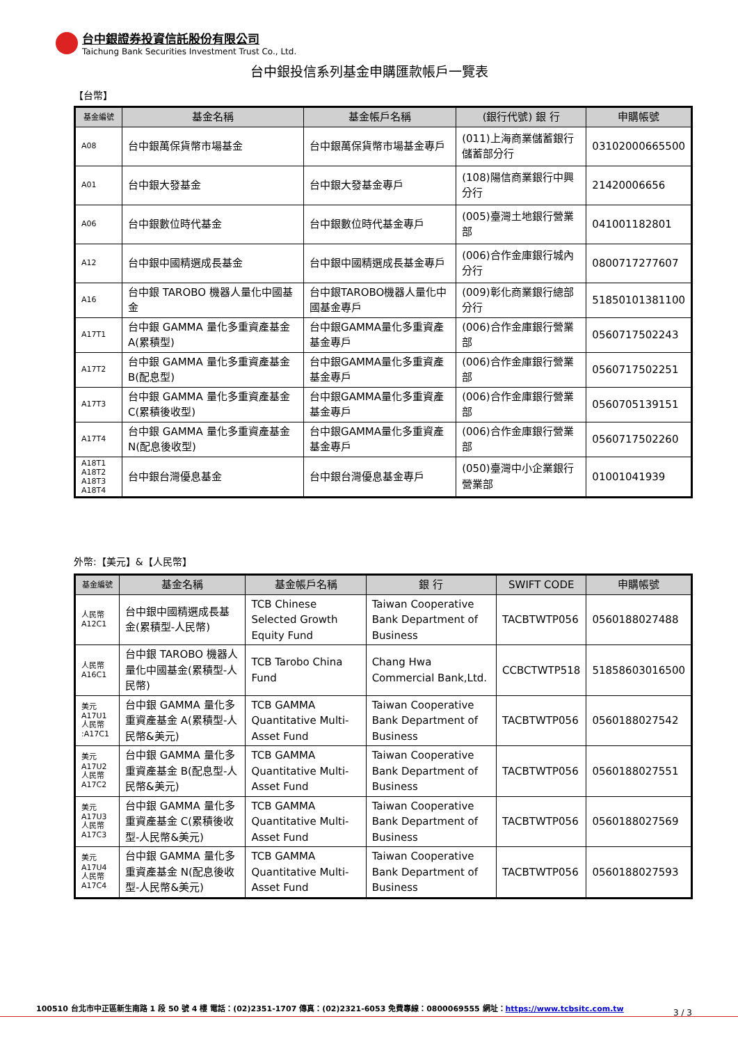台中銀證券投資信託股份有限公司
Taichung Bank Securities Investment Trust Co., Ltd.
台中銀投信系列基金申購匯款帳戶一覽表
【台幣】
| 基金編號 | 基金名稱 | 基金帳戶名稱 | (銀行代號) 銀 行 | 申購帳號 |
| --- | --- | --- | --- | --- |
| A08 | 台中銀萬保貨幣市場基金 | 台中銀萬保貨幣市場基金專戶 | (011)上海商業儲蓄銀行儲蓄部分行 | 03102000665500 |
| A01 | 台中銀大發基金 | 台中銀大發基金專戶 | (108)陽信商業銀行中興分行 | 21420006656 |
| A06 | 台中銀數位時代基金 | 台中銀數位時代基金專戶 | (005)臺灣土地銀行營業部 | 041001182801 |
| A12 | 台中銀中國精選成長基金 | 台中銀中國精選成長基金專戶 | (006)合作金庫銀行城內分行 | 0800717277607 |
| A16 | 台中銀 TAROBO 機器人量化中國基金 | 台中銀TAROBO機器人量化中國基金專戶 | (009)彰化商業銀行總部分行 | 51850101381100 |
| A17T1 | 台中銀 GAMMA 量化多重資產基金 A(累積型) | 台中銀GAMMA量化多重資產基金專戶 | (006)合作金庫銀行營業部 | 0560717502243 |
| A17T2 | 台中銀 GAMMA 量化多重資產基金 B(配息型) | 台中銀GAMMA量化多重資產基金專戶 | (006)合作金庫銀行營業部 | 0560717502251 |
| A17T3 | 台中銀 GAMMA 量化多重資產基金 C(累積後收型) | 台中銀GAMMA量化多重資產基金專戶 | (006)合作金庫銀行營業部 | 0560705139151 |
| A17T4 | 台中銀 GAMMA 量化多重資產基金 N(配息後收型) | 台中銀GAMMA量化多重資產基金專戶 | (006)合作金庫銀行營業部 | 0560717502260 |
| A18T1 A18T2 A18T3 A18T4 | 台中銀台灣優息基金 | 台中銀台灣優息基金專戶 | (050)臺灣中小企業銀行營業部 | 01001041939 |
外幣:【美元】&【人民幣】
| 基金編號 | 基金名稱 | 基金帳戶名稱 | 銀 行 | SWIFT CODE | 申購帳號 |
| --- | --- | --- | --- | --- | --- |
| 人民幣 A12C1 | 台中銀中國精選成長基金(累積型-人民幣) | TCB Chinese Selected Growth Equity Fund | Taiwan Cooperative Bank Department of Business | TACBTWTP056 | 0560188027488 |
| 人民幣 A16C1 | 台中銀 TAROBO 機器人量化中國基金(累積型-人民幣) | TCB Tarobo China Fund | Chang Hwa Commercial Bank,Ltd. | CCBCTWTP518 | 51858603016500 |
| 美元 A17U1 人民幣 :A17C1 | 台中銀 GAMMA 量化多重資產基金 A(累積型-人民幣&美元) | TCB GAMMA Quantitative Multi-Asset Fund | Taiwan Cooperative Bank Department of Business | TACBTWTP056 | 0560188027542 |
| 美元 A17U2 人民幣 A17C2 | 台中銀 GAMMA 量化多重資產基金 B(配息型-人民幣&美元) | TCB GAMMA Quantitative Multi-Asset Fund | Taiwan Cooperative Bank Department of Business | TACBTWTP056 | 0560188027551 |
| 美元 A17U3 人民幣 A17C3 | 台中銀 GAMMA 量化多重資產基金 C(累積後收型-人民幣&美元) | TCB GAMMA Quantitative Multi-Asset Fund | Taiwan Cooperative Bank Department of Business | TACBTWTP056 | 0560188027569 |
| 美元 A17U4 人民幣 A17C4 | 台中銀 GAMMA 量化多重資產基金 N(配息後收型-人民幣&美元) | TCB GAMMA Quantitative Multi-Asset Fund | Taiwan Cooperative Bank Department of Business | TACBTWTP056 | 0560188027593 |
100510 台北市中正區新生南路 1 段 50 號 4 樓 電話：(02)2351-1707 傳真：(02)2321-6053 免費專線：0800069555 網址：https://www.tcbsitc.com.tw
3 / 3